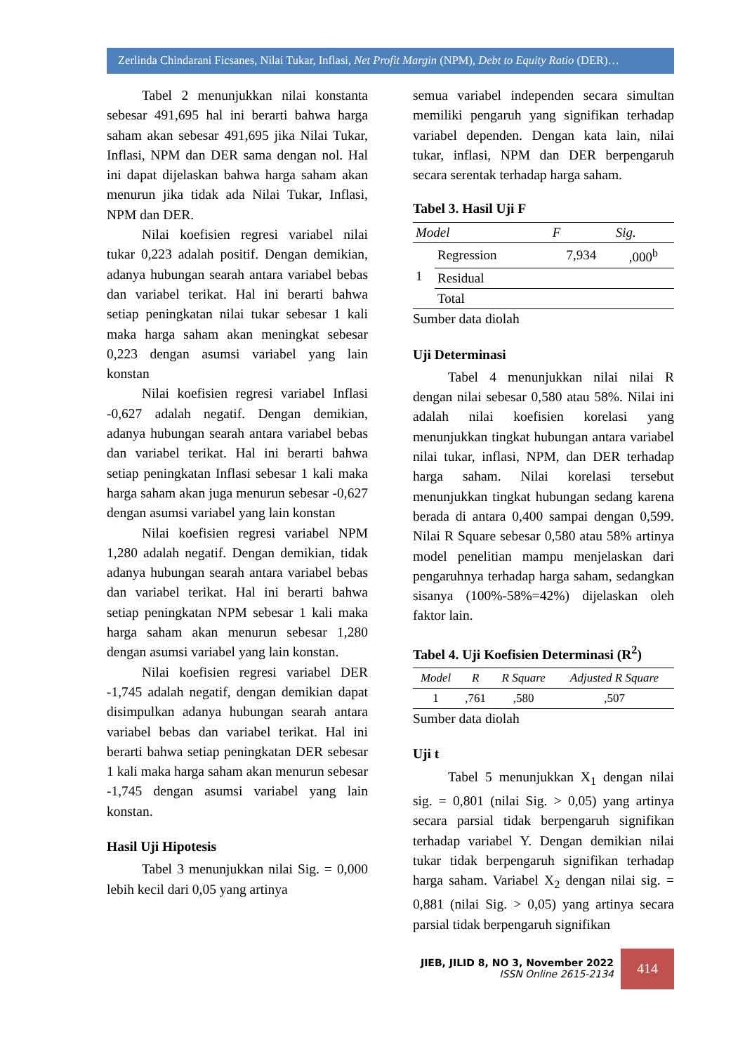Zerlinda Chindarani Ficsanes, Nilai Tukar, Inflasi, Net Profit Margin (NPM), Debt to Equity Ratio (DER)…
Tabel 2 menunjukkan nilai konstanta sebesar 491,695 hal ini berarti bahwa harga saham akan sebesar 491,695 jika Nilai Tukar, Inflasi, NPM dan DER sama dengan nol. Hal ini dapat dijelaskan bahwa harga saham akan menurun jika tidak ada Nilai Tukar, Inflasi, NPM dan DER.
Nilai koefisien regresi variabel nilai tukar 0,223 adalah positif. Dengan demikian, adanya hubungan searah antara variabel bebas dan variabel terikat. Hal ini berarti bahwa setiap peningkatan nilai tukar sebesar 1 kali maka harga saham akan meningkat sebesar 0,223 dengan asumsi variabel yang lain konstan
Nilai koefisien regresi variabel Inflasi -0,627 adalah negatif. Dengan demikian, adanya hubungan searah antara variabel bebas dan variabel terikat. Hal ini berarti bahwa setiap peningkatan Inflasi sebesar 1 kali maka harga saham akan juga menurun sebesar -0,627 dengan asumsi variabel yang lain konstan
Nilai koefisien regresi variabel NPM 1,280 adalah negatif. Dengan demikian, tidak adanya hubungan searah antara variabel bebas dan variabel terikat. Hal ini berarti bahwa setiap peningkatan NPM sebesar 1 kali maka harga saham akan menurun sebesar 1,280 dengan asumsi variabel yang lain konstan.
Nilai koefisien regresi variabel DER -1,745 adalah negatif, dengan demikian dapat disimpulkan adanya hubungan searah antara variabel bebas dan variabel terikat. Hal ini berarti bahwa setiap peningkatan DER sebesar 1 kali maka harga saham akan menurun sebesar -1,745 dengan asumsi variabel yang lain konstan.
Hasil Uji Hipotesis
Tabel 3 menunjukkan nilai Sig. = 0,000 lebih kecil dari 0,05 yang artinya
semua variabel independen secara simultan memiliki pengaruh yang signifikan terhadap variabel dependen. Dengan kata lain, nilai tukar, inflasi, NPM dan DER berpengaruh secara serentak terhadap harga saham.
Tabel 3. Hasil Uji F
| Model | | F | Sig. |
| --- | --- | --- | --- |
| 1 | Regression | 7,934 | ,000<sup>b</sup> |
| | Residual | | |
| | Total | | |
Sumber data diolah
Uji Determinasi
Tabel 4 menunjukkan nilai nilai R dengan nilai sebesar 0,580 atau 58%. Nilai ini adalah nilai koefisien korelasi yang menunjukkan tingkat hubungan antara variabel nilai tukar, inflasi, NPM, dan DER terhadap harga saham. Nilai korelasi tersebut menunjukkan tingkat hubungan sedang karena berada di antara 0,400 sampai dengan 0,599. Nilai R Square sebesar 0,580 atau 58% artinya model penelitian mampu menjelaskan dari pengaruhnya terhadap harga saham, sedangkan sisanya (100%-58%=42%) dijelaskan oleh faktor lain.
Tabel 4. Uji Koefisien Determinasi (R<sup>2</sup>)
| Model | R | R Square | Adjusted R Square |
| --- | --- | --- | --- |
| 1 | ,761 | ,580 | ,507 |
Sumber data diolah
Uji t
Tabel 5 menunjukkan X<sub>1</sub> dengan nilai sig. = 0,801 (nilai Sig. > 0,05) yang artinya secara parsial tidak berpengaruh signifikan terhadap variabel Y. Dengan demikian nilai tukar tidak berpengaruh signifikan terhadap harga saham. Variabel X<sub>2</sub> dengan nilai sig. = 0,881 (nilai Sig. > 0,05) yang artinya secara parsial tidak berpengaruh signifikan
JIEB, JILID 8, NO 3, November 2022
ISSN Online 2615-2134
414